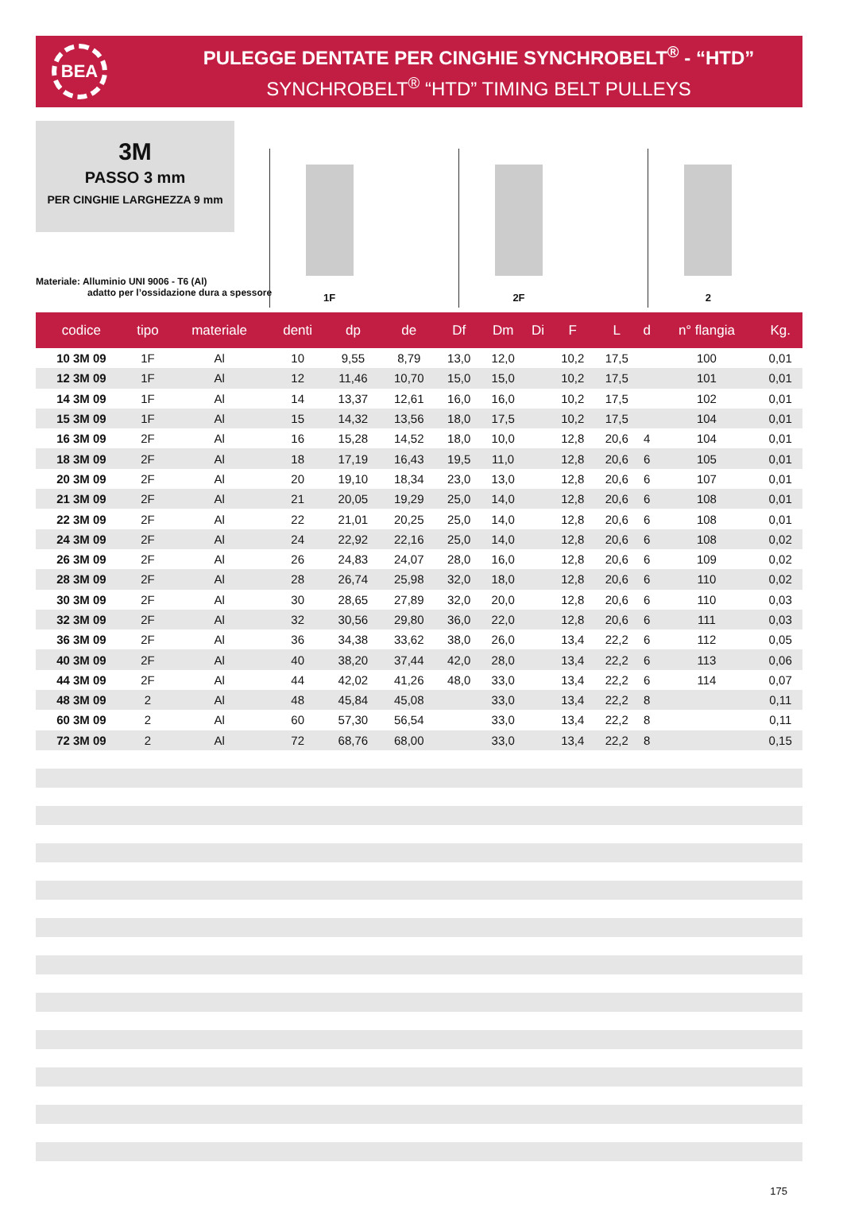BEA
PULEGGE DENTATE PER CINGHIE SYNCHROBELT<sup>®</sup> - “HTD”
SYNCHROBELT<sup>®</sup> “HTD” TIMING BELT PULLEYS
3M
PASSO 3 mm
PER CINGHIE LARGHEZZA 9 mm
1F
2F
2
Materiale: Alluminio UNI 9006 - T6 (Al)
adatto per l’ossidazione dura a spessore
| codice | tipo | materiale | denti | dp | de | Df | Dm | Di | F | L | d | n° flangia | Kg. |
| --- | --- | --- | --- | --- | --- | --- | --- | --- | --- | --- | --- | --- | --- |
| 10 3M 09 | 1F | Al | 10 | 9,55 | 8,79 | 13,0 | 12,0 | | 10,2 | 17,5 | | 100 | 0,01 |
| 12 3M 09 | 1F | Al | 12 | 11,46 | 10,70 | 15,0 | 15,0 | | 10,2 | 17,5 | | 101 | 0,01 |
| 14 3M 09 | 1F | Al | 14 | 13,37 | 12,61 | 16,0 | 16,0 | | 10,2 | 17,5 | | 102 | 0,01 |
| 15 3M 09 | 1F | Al | 15 | 14,32 | 13,56 | 18,0 | 17,5 | | 10,2 | 17,5 | | 104 | 0,01 |
| 16 3M 09 | 2F | Al | 16 | 15,28 | 14,52 | 18,0 | 10,0 | | 12,8 | 20,6 | 4 | 104 | 0,01 |
| 18 3M 09 | 2F | Al | 18 | 17,19 | 16,43 | 19,5 | 11,0 | | 12,8 | 20,6 | 6 | 105 | 0,01 |
| 20 3M 09 | 2F | Al | 20 | 19,10 | 18,34 | 23,0 | 13,0 | | 12,8 | 20,6 | 6 | 107 | 0,01 |
| 21 3M 09 | 2F | Al | 21 | 20,05 | 19,29 | 25,0 | 14,0 | | 12,8 | 20,6 | 6 | 108 | 0,01 |
| 22 3M 09 | 2F | Al | 22 | 21,01 | 20,25 | 25,0 | 14,0 | | 12,8 | 20,6 | 6 | 108 | 0,01 |
| 24 3M 09 | 2F | Al | 24 | 22,92 | 22,16 | 25,0 | 14,0 | | 12,8 | 20,6 | 6 | 108 | 0,02 |
| 26 3M 09 | 2F | Al | 26 | 24,83 | 24,07 | 28,0 | 16,0 | | 12,8 | 20,6 | 6 | 109 | 0,02 |
| 28 3M 09 | 2F | Al | 28 | 26,74 | 25,98 | 32,0 | 18,0 | | 12,8 | 20,6 | 6 | 110 | 0,02 |
| 30 3M 09 | 2F | Al | 30 | 28,65 | 27,89 | 32,0 | 20,0 | | 12,8 | 20,6 | 6 | 110 | 0,03 |
| 32 3M 09 | 2F | Al | 32 | 30,56 | 29,80 | 36,0 | 22,0 | | 12,8 | 20,6 | 6 | 111 | 0,03 |
| 36 3M 09 | 2F | Al | 36 | 34,38 | 33,62 | 38,0 | 26,0 | | 13,4 | 22,2 | 6 | 112 | 0,05 |
| 40 3M 09 | 2F | Al | 40 | 38,20 | 37,44 | 42,0 | 28,0 | | 13,4 | 22,2 | 6 | 113 | 0,06 |
| 44 3M 09 | 2F | Al | 44 | 42,02 | 41,26 | 48,0 | 33,0 | | 13,4 | 22,2 | 6 | 114 | 0,07 |
| 48 3M 09 | 2 | Al | 48 | 45,84 | 45,08 | | 33,0 | | 13,4 | 22,2 | 8 | | 0,11 |
| 60 3M 09 | 2 | Al | 60 | 57,30 | 56,54 | | 33,0 | | 13,4 | 22,2 | 8 | | 0,11 |
| 72 3M 09 | 2 | Al | 72 | 68,76 | 68,00 | | 33,0 | | 13,4 | 22,2 | 8 | | 0,15 |
175